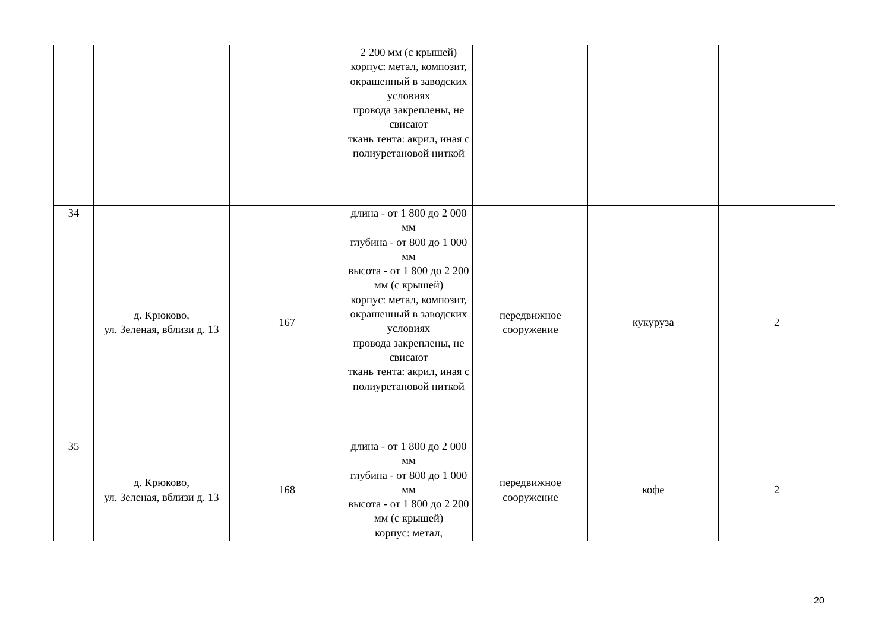| | | | 2 200 мм (с крышей) корпус: метал, композит, окрашенный в заводских условиях провода закреплены, не свисают ткань тента: акрил, иная с полиуретановой ниткой | | | |
| 34 | д. Крюково, ул. Зеленая, вблизи д. 13 | 167 | длина - от 1 800 до 2 000 мм глубина - от 800 до 1 000 мм высота - от 1 800 до 2 200 мм (с крышей) корпус: метал, композит, окрашенный в заводских условиях провода закреплены, не свисают ткань тента: акрил, иная с полиуретановой ниткой | передвижное сооружение | кукуруза | 2 |
| 35 | д. Крюково, ул. Зеленая, вблизи д. 13 | 168 | длина - от 1 800 до 2 000 мм глубина - от 800 до 1 000 мм высота - от 1 800 до 2 200 мм (с крышей) корпус: метал, | передвижное сооружение | кофе | 2 |
20